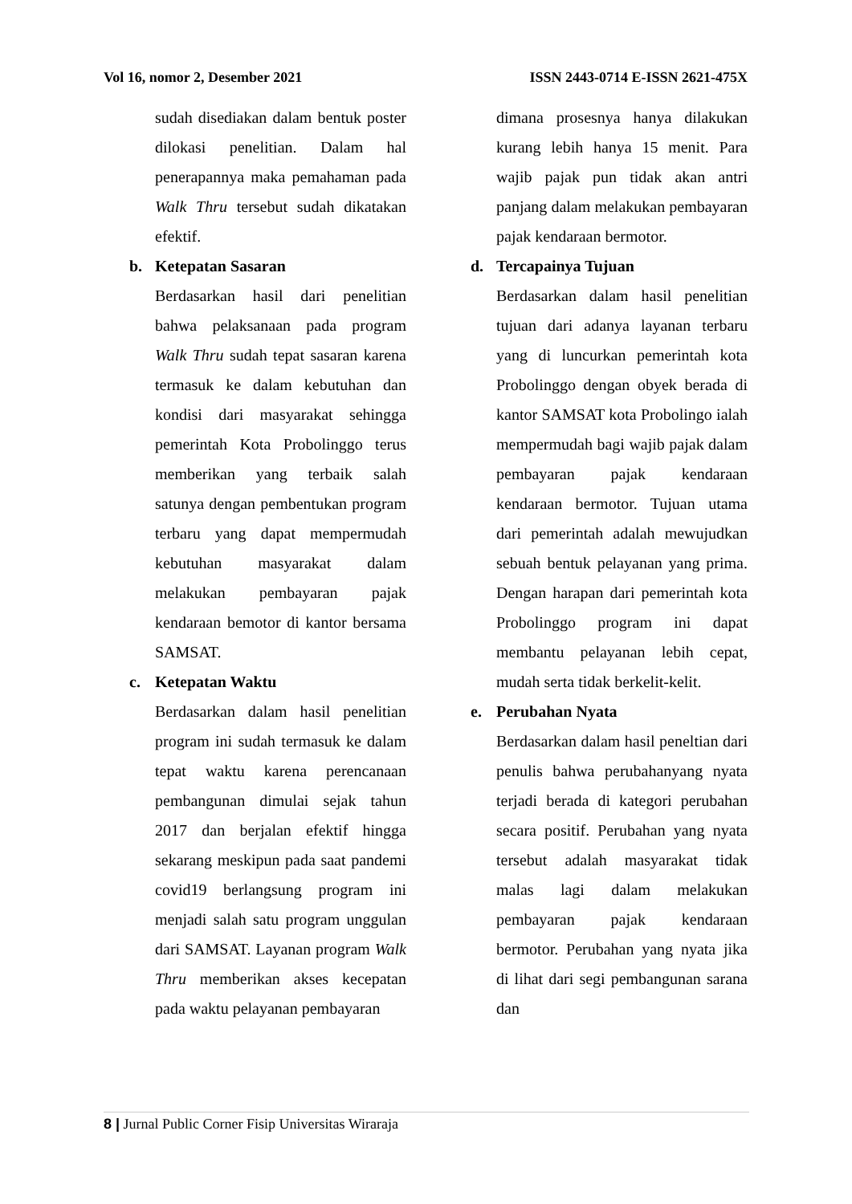Vol 16, nomor 2, Desember 2021 ISSN 2443-0714 E-ISSN 2621-475X
sudah disediakan dalam bentuk poster dilokasi penelitian. Dalam hal penerapannya maka pemahaman pada Walk Thru tersebut sudah dikatakan efektif.
b. Ketepatan Sasaran
Berdasarkan hasil dari penelitian bahwa pelaksanaan pada program Walk Thru sudah tepat sasaran karena termasuk ke dalam kebutuhan dan kondisi dari masyarakat sehingga pemerintah Kota Probolinggo terus memberikan yang terbaik salah satunya dengan pembentukan program terbaru yang dapat mempermudah kebutuhan masyarakat dalam melakukan pembayaran pajak kendaraan bemotor di kantor bersama SAMSAT.
c. Ketepatan Waktu
Berdasarkan dalam hasil penelitian program ini sudah termasuk ke dalam tepat waktu karena perencanaan pembangunan dimulai sejak tahun 2017 dan berjalan efektif hingga sekarang meskipun pada saat pandemi covid19 berlangsung program ini menjadi salah satu program unggulan dari SAMSAT. Layanan program Walk Thru memberikan akses kecepatan pada waktu pelayanan pembayaran
dimana prosesnya hanya dilakukan kurang lebih hanya 15 menit. Para wajib pajak pun tidak akan antri panjang dalam melakukan pembayaran pajak kendaraan bermotor.
d. Tercapainya Tujuan
Berdasarkan dalam hasil penelitian tujuan dari adanya layanan terbaru yang di luncurkan pemerintah kota Probolinggo dengan obyek berada di kantor SAMSAT kota Probolingo ialah mempermudah bagi wajib pajak dalam pembayaran pajak kendaraan kendaraan bermotor. Tujuan utama dari pemerintah adalah mewujudkan sebuah bentuk pelayanan yang prima. Dengan harapan dari pemerintah kota Probolinggo program ini dapat membantu pelayanan lebih cepat, mudah serta tidak berkelit-kelit.
e. Perubahan Nyata
Berdasarkan dalam hasil peneltian dari penulis bahwa perubahanyang nyata terjadi berada di kategori perubahan secara positif. Perubahan yang nyata tersebut adalah masyarakat tidak malas lagi dalam melakukan pembayaran pajak kendaraan bermotor. Perubahan yang nyata jika di lihat dari segi pembangunan sarana dan
8 | Jurnal Public Corner Fisip Universitas Wiraraja